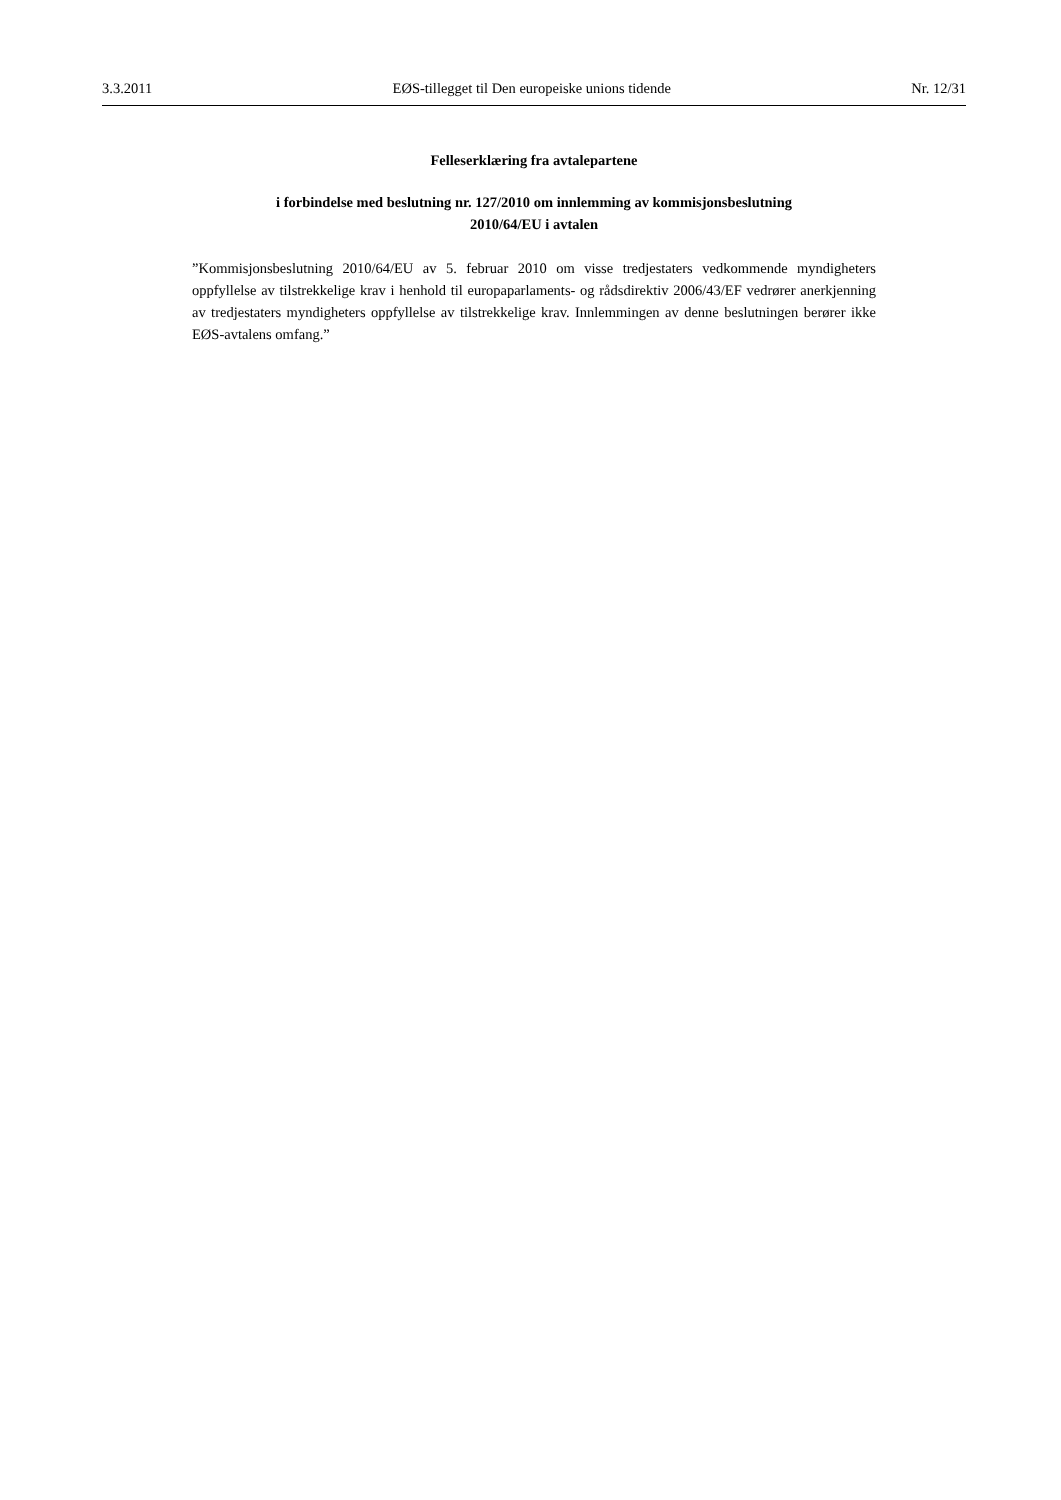3.3.2011 EØS-tillegget til Den europeiske unions tidende Nr. 12/31
Felleserklæring fra avtalepartene
i forbindelse med beslutning nr. 127/2010 om innlemming av kommisjonsbeslutning
2010/64/EU i avtalen
”Kommisjonsbeslutning 2010/64/EU av 5. februar 2010 om visse tredjestaters vedkommende myndigheters oppfyllelse av tilstrekkelige krav i henhold til europaparlaments- og rådsdirektiv 2006/43/EF vedrører anerkjenning av tredjestaters myndigheters oppfyllelse av tilstrekkelige krav. Innlemmingen av denne beslutningen berører ikke EØS-avtalens omfang.”